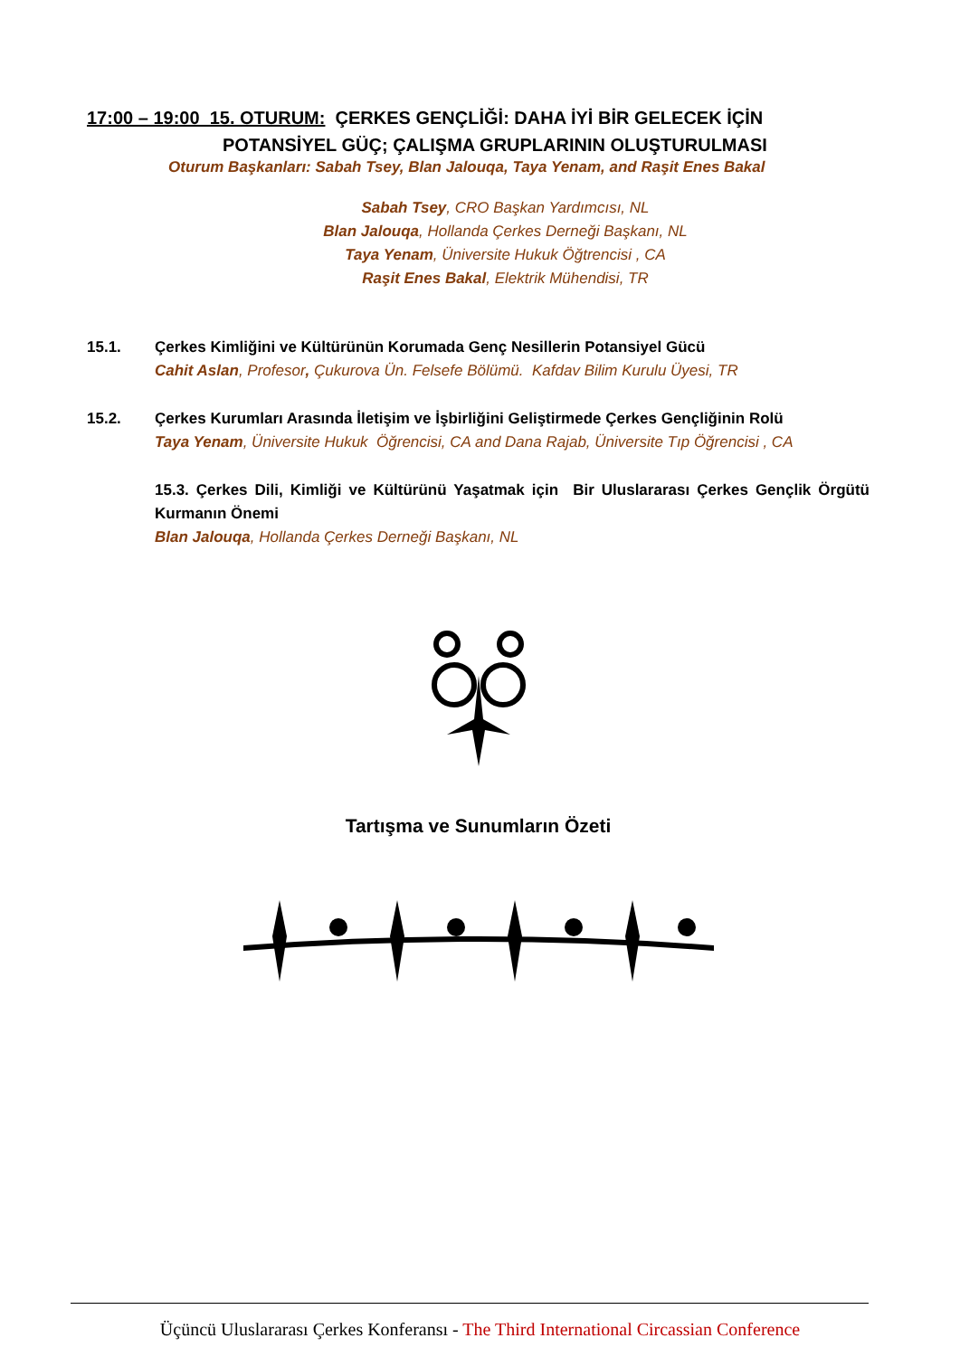17:00 – 19:00 15. OTURUM: ÇERKES GENÇLİĞİ: DAHA İYİ BİR GELECEK İÇİN
POTANSİYEL GÜÇ; ÇALIŞMA GRUPLARININ OLUŞTURULMASI
Oturum Başkanları: Sabah Tsey, Blan Jalouqa, Taya Yenam, and Raşit Enes Bakal
Sabah Tsey, CRO Başkan Yardımcısı, NL
Blan Jalouqa, Hollanda Çerkes Derneği Başkanı, NL
Taya Yenam, Üniversite Hukuk Öğtrencisi , CA
Raşit Enes Bakal, Elektrik Mühendisi, TR
15.1. Çerkes Kimliğini ve Kültürünün Korumada Genç Nesillerin Potansiyel Gücü
Cahit Aslan, Profesor, Çukurova Ün. Felsefe Bölümü. Kafdav Bilim Kurulu Üyesi, TR
15.2. Çerkes Kurumları Arasında İletişim ve İşbirliğini Geliştirmede Çerkes Gençliğinin Rolü
Taya Yenam, Üniversite Hukuk Öğrencisi, CA and Dana Rajab, Üniversite Tıp Öğrencisi , CA
15.3. Çerkes Dili, Kimliği ve Kültürünü Yaşatmak için Bir Uluslararası Çerkes Gençlik Örgütü Kurmanın Önemi
Blan Jalouqa, Hollanda Çerkes Derneği Başkanı, NL
Tartışma ve Sunumların Özeti
Üçüncü Uluslararası Çerkes Konferansı - The Third International Circassian Conference